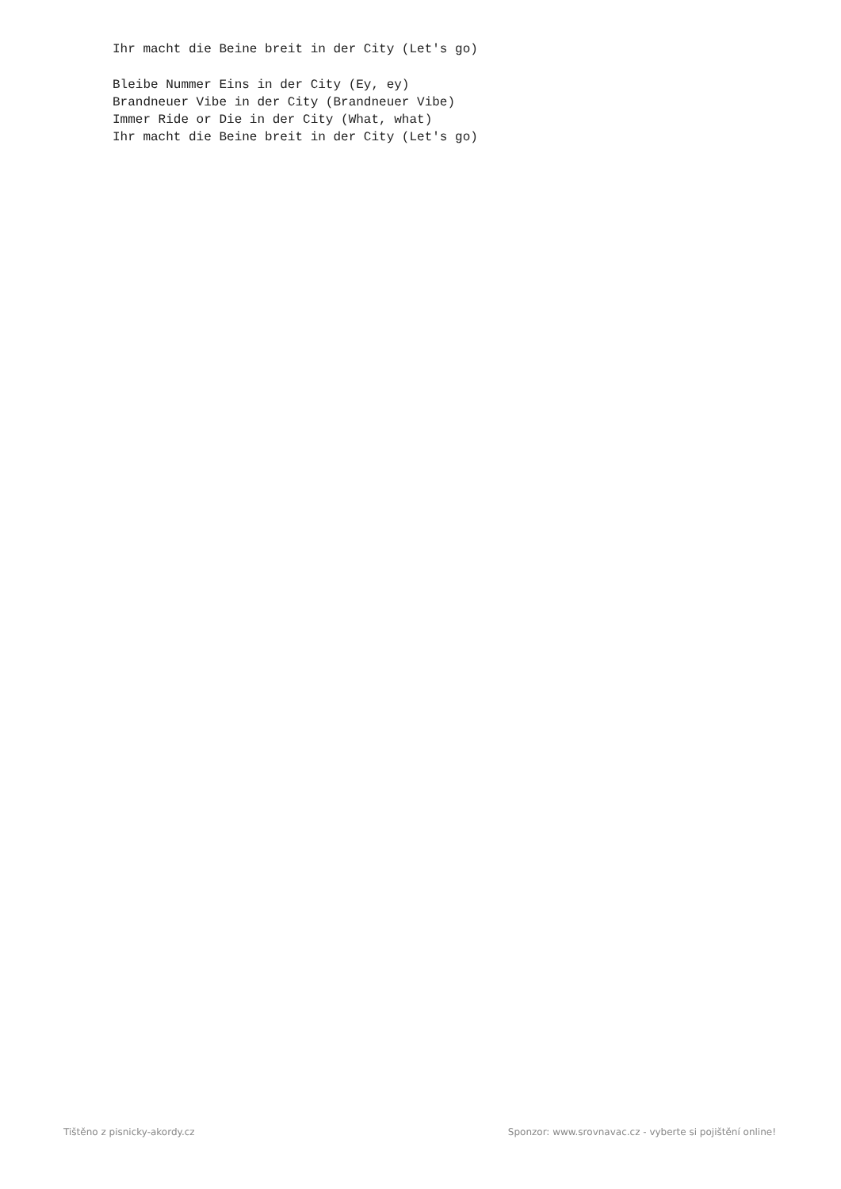Ihr macht die Beine breit in der City (Let's go)

Bleibe Nummer Eins in der City (Ey, ey)
Brandneuer Vibe in der City (Brandneuer Vibe)
Immer Ride or Die in der City (What, what)
Ihr macht die Beine breit in der City (Let's go)
Tištěno z pisnicky-akordy.cz
Sponzor: www.srovnavac.cz - vyberte si pojištění online!